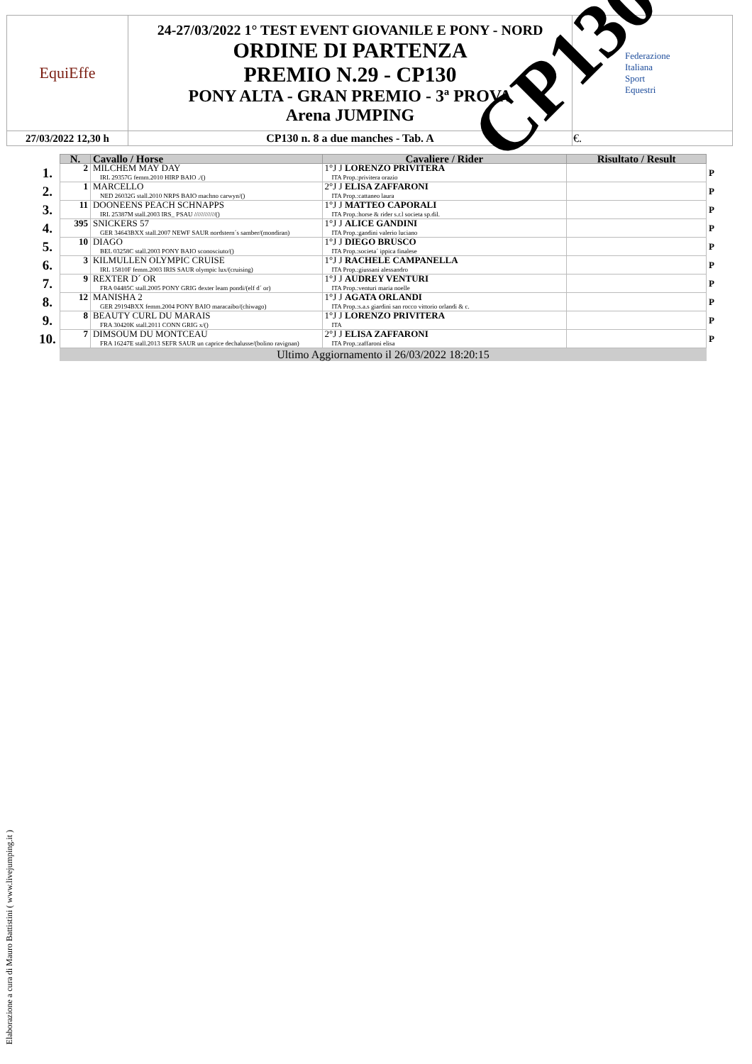| EquiEffe | 24-27/03/2022 1° TEST EVENT GIOVANILE E PONY - NORD ORDINE DI PARTENZA PREMIO N.29 - CP130 PONY ALTA - GRAN PREMIO - 3ª PROVA Arena JUMPING | Federazione Italiana Sport Equestri |
| 27/03/2022 12,30 h | CP130 n. 8 a due manches - Tab. A | €. |
CP130
| | N. | Cavallo / Horse | Cavaliere / Rider | Risultato / Result | |
| 1. | 2 | MILCHEM MAY DAY IRL 29357G femm.2010 HIRP BAIO ./() | 1°J J LORENZO PRIVITERA ITA Prop.:privitera orazio | | P |
| 2. | 1 | MARCELLO NED 26032G stall.2010 NRPS BAIO machno carwyn/() | 2°J J ELISA ZAFFARONI ITA Prop.:cattaneo laura | | P |
| 3. | 11 | DOONEENS PEACH SCHNAPPS IRL 25387M stall.2003 IRS_ PSAU ////////////() | 1°J J MATTEO CAPORALI ITA Prop.:horse & rider s.r.l societa sp.dil. | | P |
| 4. | 395 | SNICKERS 57 GER 34643BXX stall.2007 NEWF SAUR nordstern´s samber/(mondiran) | 1°J J ALICE GANDINI ITA Prop.:gandini valerio luciano | | P |
| 5. | 10 | DIAGO BEL 03258C stall.2003 PONY BAIO sconosciuto/() | 1°J J DIEGO BRUSCO ITA Prop.:societa´ ippica finalese | | P |
| 6. | 3 | KILMULLEN OLYMPIC CRUISE IRL 15810F femm.2003 IRIS SAUR olympic lux/(cruising) | 1°J J RACHELE CAMPANELLA ITA Prop.:giussani alessandro | | P |
| 7. | 9 | REXTER D´ OR FRA 04485C stall.2005 PONY GRIG dexter leam pondi/(elf d´ or) | 1°J J AUDREY VENTURI ITA Prop.:venturi maria noelle | | P |
| 8. | 12 | MANISHA 2 GER 29194BXX femm.2004 PONY BAIO maracaibo/(chiwago) | 1°J J AGATA ORLANDI ITA Prop.:s.a.s giardini san rocco vittorio orlandi & c. | | P |
| 9. | 8 | BEAUTY CURL DU MARAIS FRA 30420K stall.2011 CONN GRIG x/() | 1°J J LORENZO PRIVITERA ITA | | P |
| 10. | 7 | DIMSOUM DU MONTCEAU FRA 16247E stall.2013 SEFR SAUR un caprice dechalusse/(bolino ravignan) | 2°J J ELISA ZAFFARONI ITA Prop.:zaffaroni elisa | | P |
| | Ultimo Aggiornamento il 26/03/2022 18:20:15 | | | | |
Elaborazione a cura di Mauro Battistini ( www.livejumping.it )